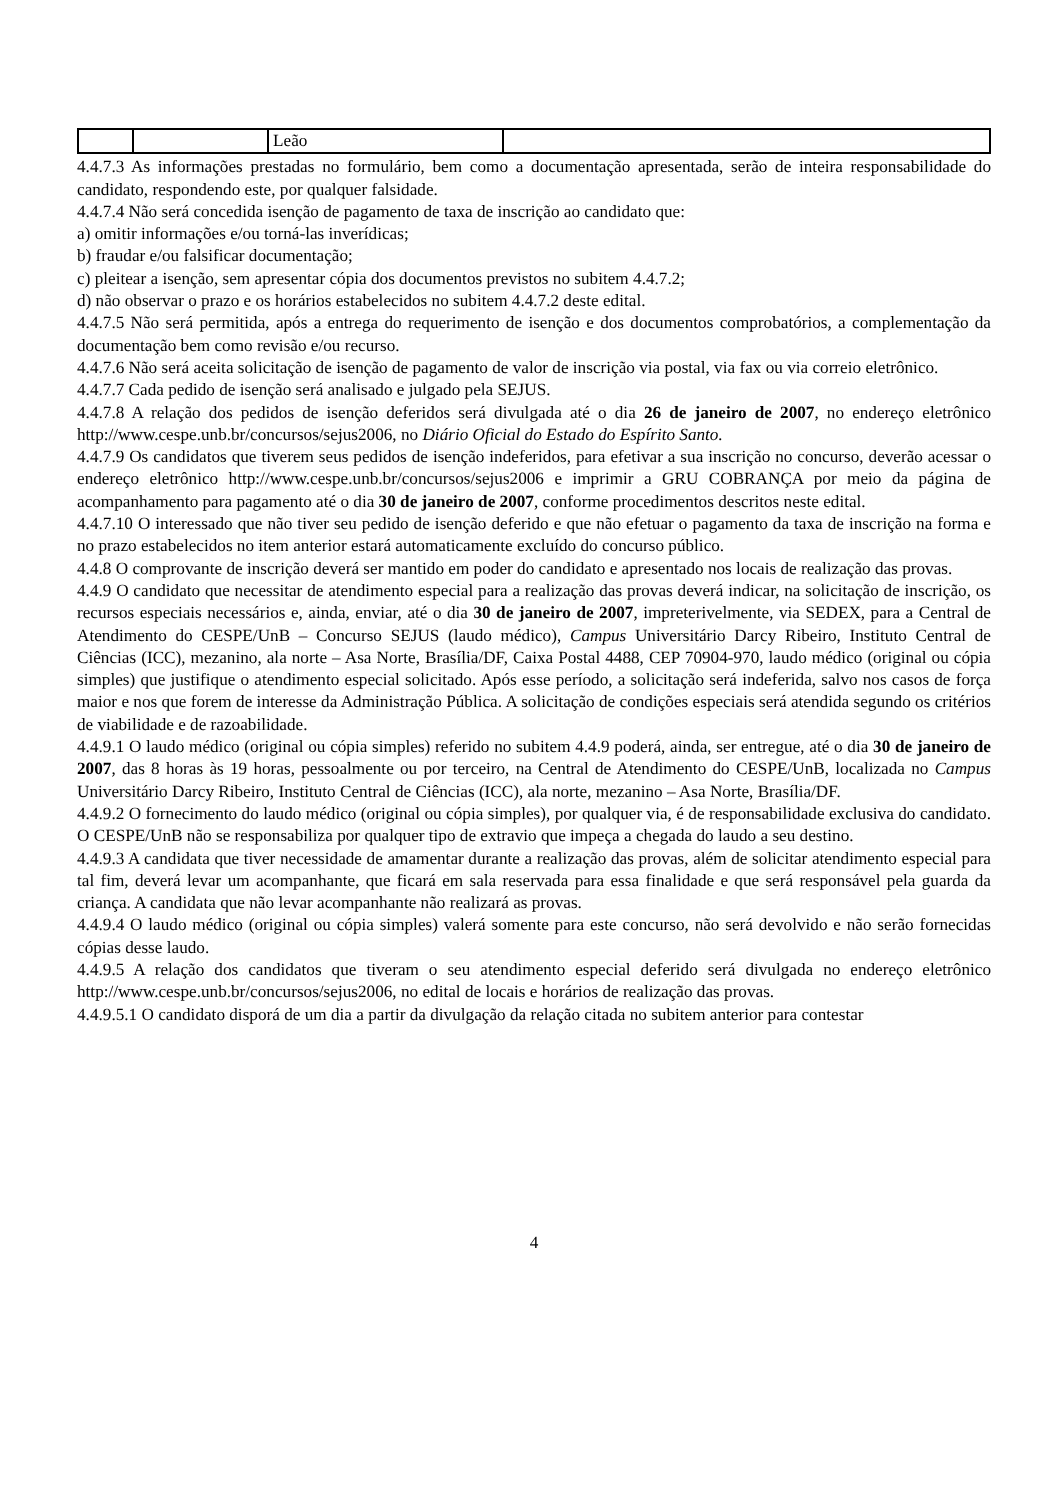| | | Leão | |
4.4.7.3 As informações prestadas no formulário, bem como a documentação apresentada, serão de inteira responsabilidade do candidato, respondendo este, por qualquer falsidade.
4.4.7.4 Não será concedida isenção de pagamento de taxa de inscrição ao candidato que:
a) omitir informações e/ou torná-las inverídicas;
b) fraudar e/ou falsificar documentação;
c) pleitear a isenção, sem apresentar cópia dos documentos previstos no subitem 4.4.7.2;
d) não observar o prazo e os horários estabelecidos no subitem 4.4.7.2 deste edital.
4.4.7.5 Não será permitida, após a entrega do requerimento de isenção e dos documentos comprobatórios, a complementação da documentação bem como revisão e/ou recurso.
4.4.7.6 Não será aceita solicitação de isenção de pagamento de valor de inscrição via postal, via fax ou via correio eletrônico.
4.4.7.7 Cada pedido de isenção será analisado e julgado pela SEJUS.
4.4.7.8 A relação dos pedidos de isenção deferidos será divulgada até o dia 26 de janeiro de 2007, no endereço eletrônico http://www.cespe.unb.br/concursos/sejus2006, no Diário Oficial do Estado do Espírito Santo.
4.4.7.9 Os candidatos que tiverem seus pedidos de isenção indeferidos, para efetivar a sua inscrição no concurso, deverão acessar o endereço eletrônico http://www.cespe.unb.br/concursos/sejus2006 e imprimir a GRU COBRANÇA por meio da página de acompanhamento para pagamento até o dia 30 de janeiro de 2007, conforme procedimentos descritos neste edital.
4.4.7.10 O interessado que não tiver seu pedido de isenção deferido e que não efetuar o pagamento da taxa de inscrição na forma e no prazo estabelecidos no item anterior estará automaticamente excluído do concurso público.
4.4.8 O comprovante de inscrição deverá ser mantido em poder do candidato e apresentado nos locais de realização das provas.
4.4.9 O candidato que necessitar de atendimento especial para a realização das provas deverá indicar, na solicitação de inscrição, os recursos especiais necessários e, ainda, enviar, até o dia 30 de janeiro de 2007, impreterivelmente, via SEDEX, para a Central de Atendimento do CESPE/UnB – Concurso SEJUS (laudo médico), Campus Universitário Darcy Ribeiro, Instituto Central de Ciências (ICC), mezanino, ala norte – Asa Norte, Brasília/DF, Caixa Postal 4488, CEP 70904-970, laudo médico (original ou cópia simples) que justifique o atendimento especial solicitado. Após esse período, a solicitação será indeferida, salvo nos casos de força maior e nos que forem de interesse da Administração Pública. A solicitação de condições especiais será atendida segundo os critérios de viabilidade e de razoabilidade.
4.4.9.1 O laudo médico (original ou cópia simples) referido no subitem 4.4.9 poderá, ainda, ser entregue, até o dia 30 de janeiro de 2007, das 8 horas às 19 horas, pessoalmente ou por terceiro, na Central de Atendimento do CESPE/UnB, localizada no Campus Universitário Darcy Ribeiro, Instituto Central de Ciências (ICC), ala norte, mezanino – Asa Norte, Brasília/DF.
4.4.9.2 O fornecimento do laudo médico (original ou cópia simples), por qualquer via, é de responsabilidade exclusiva do candidato. O CESPE/UnB não se responsabiliza por qualquer tipo de extravio que impeça a chegada do laudo a seu destino.
4.4.9.3 A candidata que tiver necessidade de amamentar durante a realização das provas, além de solicitar atendimento especial para tal fim, deverá levar um acompanhante, que ficará em sala reservada para essa finalidade e que será responsável pela guarda da criança. A candidata que não levar acompanhante não realizará as provas.
4.4.9.4 O laudo médico (original ou cópia simples) valerá somente para este concurso, não será devolvido e não serão fornecidas cópias desse laudo.
4.4.9.5 A relação dos candidatos que tiveram o seu atendimento especial deferido será divulgada no endereço eletrônico http://www.cespe.unb.br/concursos/sejus2006, no edital de locais e horários de realização das provas.
4.4.9.5.1 O candidato disporá de um dia a partir da divulgação da relação citada no subitem anterior para contestar
4